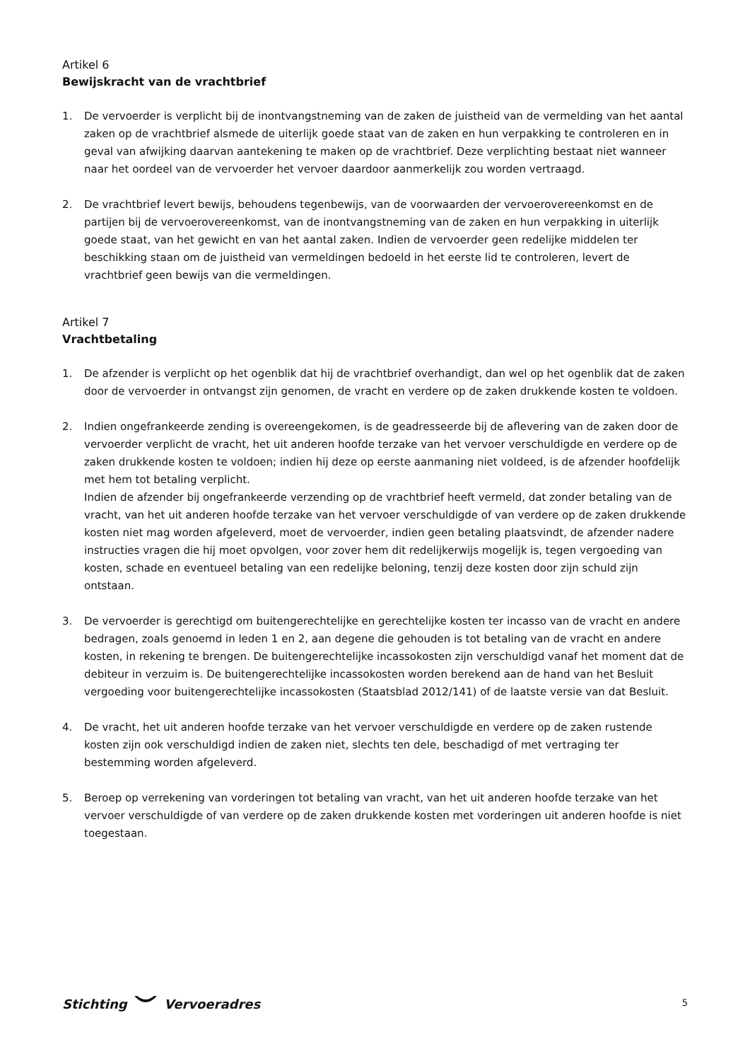Artikel 6
Bewijskracht van de vrachtbrief
1. De vervoerder is verplicht bij de inontvangstneming van de zaken de juistheid van de vermelding van het aantal zaken op de vrachtbrief alsmede de uiterlijk goede staat van de zaken en hun verpakking te controleren en in geval van afwijking daarvan aantekening te maken op de vrachtbrief. Deze verplichting bestaat niet wanneer naar het oordeel van de vervoerder het vervoer daardoor aanmerkelijk zou worden vertraagd.
2. De vrachtbrief levert bewijs, behoudens tegenbewijs, van de voorwaarden der vervoerovereenkomst en de partijen bij de vervoerovereenkomst, van de inontvangstneming van de zaken en hun verpakking in uiterlijk goede staat, van het gewicht en van het aantal zaken. Indien de vervoerder geen redelijke middelen ter beschikking staan om de juistheid van vermeldingen bedoeld in het eerste lid te controleren, levert de vrachtbrief geen bewijs van die vermeldingen.
Artikel 7
Vrachtbetaling
1. De afzender is verplicht op het ogenblik dat hij de vrachtbrief overhandigt, dan wel op het ogenblik dat de zaken door de vervoerder in ontvangst zijn genomen, de vracht en verdere op de zaken drukkende kosten te voldoen.
2. Indien ongefrankeerde zending is overeengekomen, is de geadresseerde bij de aflevering van de zaken door de vervoerder verplicht de vracht, het uit anderen hoofde terzake van het vervoer verschuldigde en verdere op de zaken drukkende kosten te voldoen; indien hij deze op eerste aanmaning niet voldeed, is de afzender hoofdelijk met hem tot betaling verplicht.
Indien de afzender bij ongefrankeerde verzending op de vrachtbrief heeft vermeld, dat zonder betaling van de vracht, van het uit anderen hoofde terzake van het vervoer verschuldigde of van verdere op de zaken drukkende kosten niet mag worden afgeleverd, moet de vervoerder, indien geen betaling plaatsvindt, de afzender nadere instructies vragen die hij moet opvolgen, voor zover hem dit redelijkerwijs mogelijk is, tegen vergoeding van kosten, schade en eventueel betaling van een redelijke beloning, tenzij deze kosten door zijn schuld zijn ontstaan.
3. De vervoerder is gerechtigd om buitengerechtelijke en gerechtelijke kosten ter incasso van de vracht en andere bedragen, zoals genoemd in leden 1 en 2, aan degene die gehouden is tot betaling van de vracht en andere kosten, in rekening te brengen. De buitengerechtelijke incassokosten zijn verschuldigd vanaf het moment dat de debiteur in verzuim is. De buitengerechtelijke incassokosten worden berekend aan de hand van het Besluit vergoeding voor buitengerechtelijke incassokosten (Staatsblad 2012/141) of de laatste versie van dat Besluit.
4. De vracht, het uit anderen hoofde terzake van het vervoer verschuldigde en verdere op de zaken rustende kosten zijn ook verschuldigd indien de zaken niet, slechts ten dele, beschadigd of met vertraging ter bestemming worden afgeleverd.
5. Beroep op verrekening van vorderingen tot betaling van vracht, van het uit anderen hoofde terzake van het vervoer verschuldigde of van verdere op de zaken drukkende kosten met vorderingen uit anderen hoofde is niet toegestaan.
Stichting Vervoeradres
5